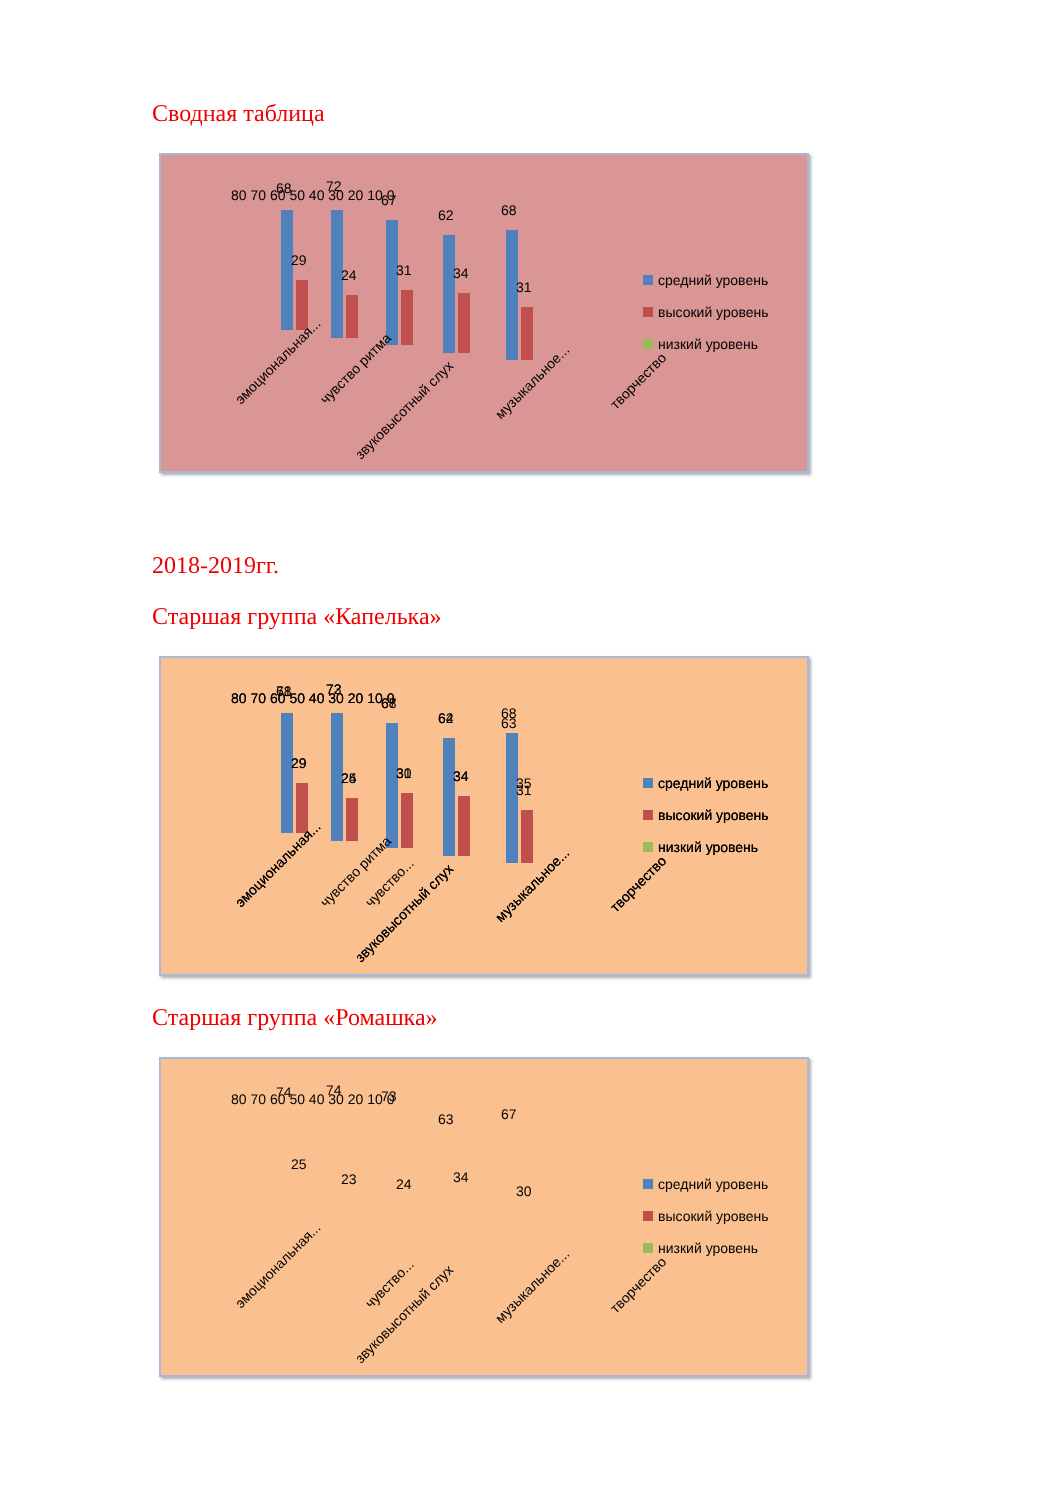Сводная таблица
80 70 60 50 40 30 20 10 0
68
29
72
24
67
31
62
34
68
31
эмоциональная...
чувство ритма
звуковысотный слух
музыкальное...
творчество
средний уровень
высокий уровень
низкий уровень
2018-2019гг.
Старшая группа «Капелька»
80 70 60 50 40 30 20 10 0
71
73
68
64
63
29
25
30
34
35
эмоциональная...
чувство...
звуковысотный слух
музыкальное...
творчество
средний уровень
высокий уровень
низкий уровень
Старшая группа «Ромашка»
80 70 60 50 40 30 20 10 0
74
74
73
63
67
25
23
24
34
30
эмоциональная...
чувство...
звуковысотный слух
музыкальное...
творчество
средний уровень
высокий уровень
низкий уровень